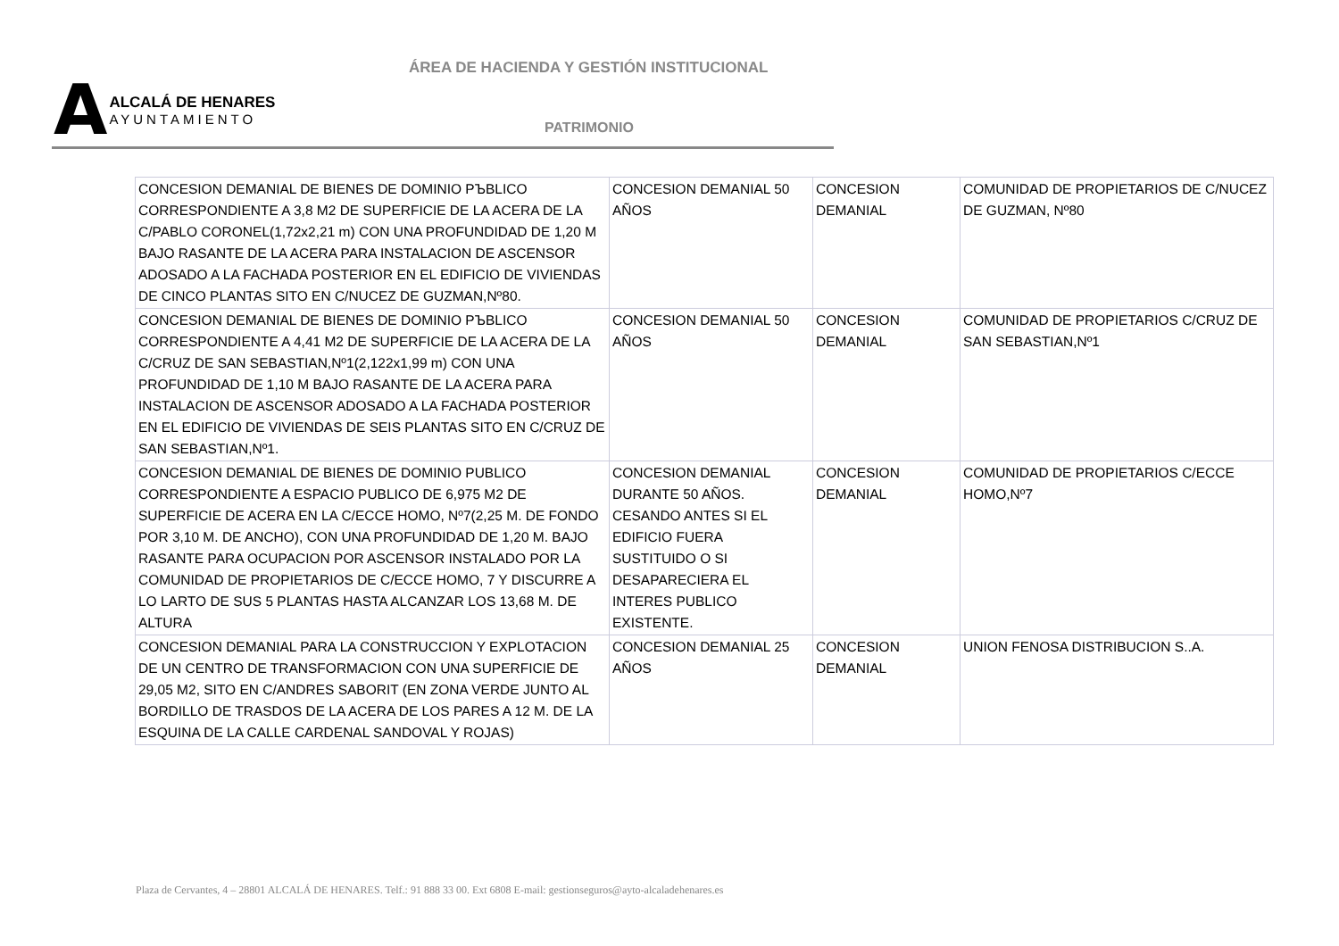ÁREA DE HACIENDA Y GESTIÓN INSTITUCIONAL
A
ALCALÁ DE HENARES
AYUNTAMIENTO
PATRIMONIO
| CONCESION DEMANIAL DE BIENES DE DOMINIO PЪBLICO CORRESPONDIENTE A 3,8 M2 DE SUPERFICIE DE LA ACERA DE LA C/PABLO CORONEL(1,72x2,21 m) CON UNA PROFUNDIDAD DE 1,20 M BAJO RASANTE DE LA ACERA PARA INSTALACION DE ASCENSOR ADOSADO A LA FACHADA POSTERIOR EN EL EDIFICIO DE VIVIENDAS DE CINCO PLANTAS SITO EN C/NUCEZ DE GUZMAN,Nº80. | CONCESION DEMANIAL 50 AÑOS | CONCESION DEMANIAL | COMUNIDAD DE PROPIETARIOS DE C/NUCEZ DE GUZMAN, Nº80 |
| CONCESION DEMANIAL DE BIENES DE DOMINIO PЪBLICO CORRESPONDIENTE A 4,41 M2 DE SUPERFICIE DE LA ACERA DE LA C/CRUZ DE SAN SEBASTIAN,Nº1(2,122x1,99 m) CON UNA PROFUNDIDAD DE 1,10 M BAJO RASANTE DE LA ACERA PARA INSTALACION DE ASCENSOR ADOSADO A LA FACHADA POSTERIOR EN EL EDIFICIO DE VIVIENDAS DE SEIS PLANTAS SITO EN C/CRUZ DE SAN SEBASTIAN,Nº1. | CONCESION DEMANIAL 50 AÑOS | CONCESION DEMANIAL | COMUNIDAD DE PROPIETARIOS C/CRUZ DE SAN SEBASTIAN,Nº1 |
| CONCESION DEMANIAL DE BIENES DE DOMINIO PUBLICO CORRESPONDIENTE A ESPACIO PUBLICO DE 6,975 M2 DE SUPERFICIE DE ACERA EN LA C/ECCE HOMO, Nº7(2,25 M. DE FONDO POR 3,10 M. DE ANCHO), CON UNA PROFUNDIDAD DE 1,20 M. BAJO RASANTE PARA OCUPACION POR ASCENSOR INSTALADO POR LA COMUNIDAD DE PROPIETARIOS DE C/ECCE HOMO, 7 Y DISCURRE A LO LARTO DE SUS 5 PLANTAS HASTA ALCANZAR LOS 13,68 M. DE ALTURA | CONCESION DEMANIAL DURANTE 50 AÑOS. CESANDO ANTES SI EL EDIFICIO FUERA SUSTITUIDO O SI DESAPARECIERA EL INTERES PUBLICO EXISTENTE. | CONCESION DEMANIAL | COMUNIDAD DE PROPIETARIOS C/ECCE HOMO,Nº7 |
| CONCESION DEMANIAL PARA LA CONSTRUCCION Y EXPLOTACION DE UN CENTRO DE TRANSFORMACION CON UNA SUPERFICIE DE 29,05 M2, SITO EN C/ANDRES SABORIT (EN ZONA VERDE JUNTO AL BORDILLO DE TRASDOS DE LA ACERA DE LOS PARES A 12 M. DE LA ESQUINA DE LA CALLE CARDENAL SANDOVAL Y ROJAS) | CONCESION DEMANIAL 25 AÑOS | CONCESION DEMANIAL | UNION FENOSA DISTRIBUCION S..A. |
Plaza de Cervantes, 4 – 28801 ALCALÁ DE HENARES. Telf.: 91 888 33 00. Ext 6808 E-mail: gestionseguros@ayto-alcaladehenares.es